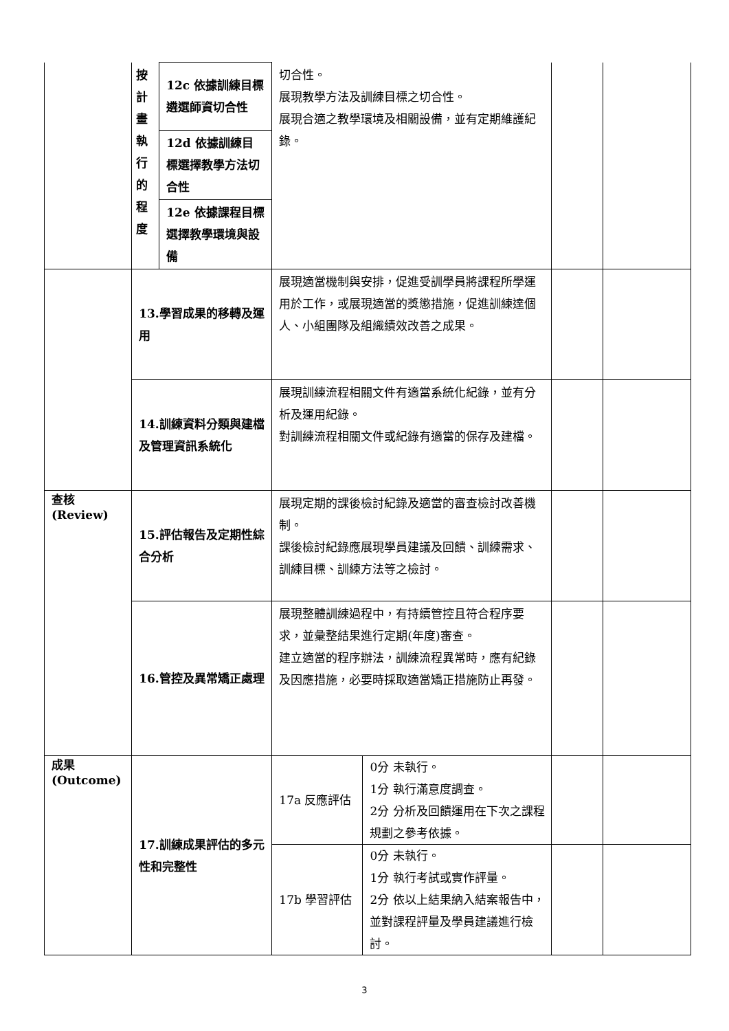| | 按 計 畫 執 行 的 程 度 | 12c 依據訓練目標遴選師資切合性 | 切合性。 展現教學方法及訓練目標之切合性。 展現合適之教學環境及相關設備，並有定期維護紀錄。 | | | |
| | | 12d 依據訓練目標選擇教學方法切合性 | | | | |
| | | 12e 依據課程目標選擇教學環境與設備 | | | | |
| | 13.學習成果的移轉及運用 | | 展現適當機制與安排，促進受訓學員將課程所學運用於工作，或展現適當的獎懲措施，促進訓練達個人、小組團隊及組織績效改善之成果。 | | | |
| | 14.訓練資料分類與建檔及管理資訊系統化 | | 展現訓練流程相關文件有適當系統化紀錄，並有分析及運用紀錄。 對訓練流程相關文件或紀錄有適當的保存及建檔。 | | | |
| 查核 (Review) | 15.評估報告及定期性綜合分析 | | 展現定期的課後檢討紀錄及適當的審查檢討改善機制。 課後檢討紀錄應展現學員建議及回饋、訓練需求、訓練目標、訓練方法等之檢討。 | | | |
| | 16.管控及異常矯正處理 | | 展現整體訓練過程中，有持續管控且符合程序要求，並彙整結果進行定期(年度)審查。 建立適當的程序辦法，訓練流程異常時，應有紀錄及因應措施，必要時採取適當矯正措施防止再發。 | | | |
| 成果 (Outcome) | 17.訓練成果評估的多元性和完整性 | | 17a 反應評估 | 0分 未執行。 1分 執行滿意度調查。 2分 分析及回饋運用在下次之課程規劃之參考依據。 | | |
| | | | 17b 學習評估 | 0分 未執行。 1分 執行考試或實作評量。 2分 依以上結果納入結案報告中，並對課程評量及學員建議進行檢討。 | | |
3